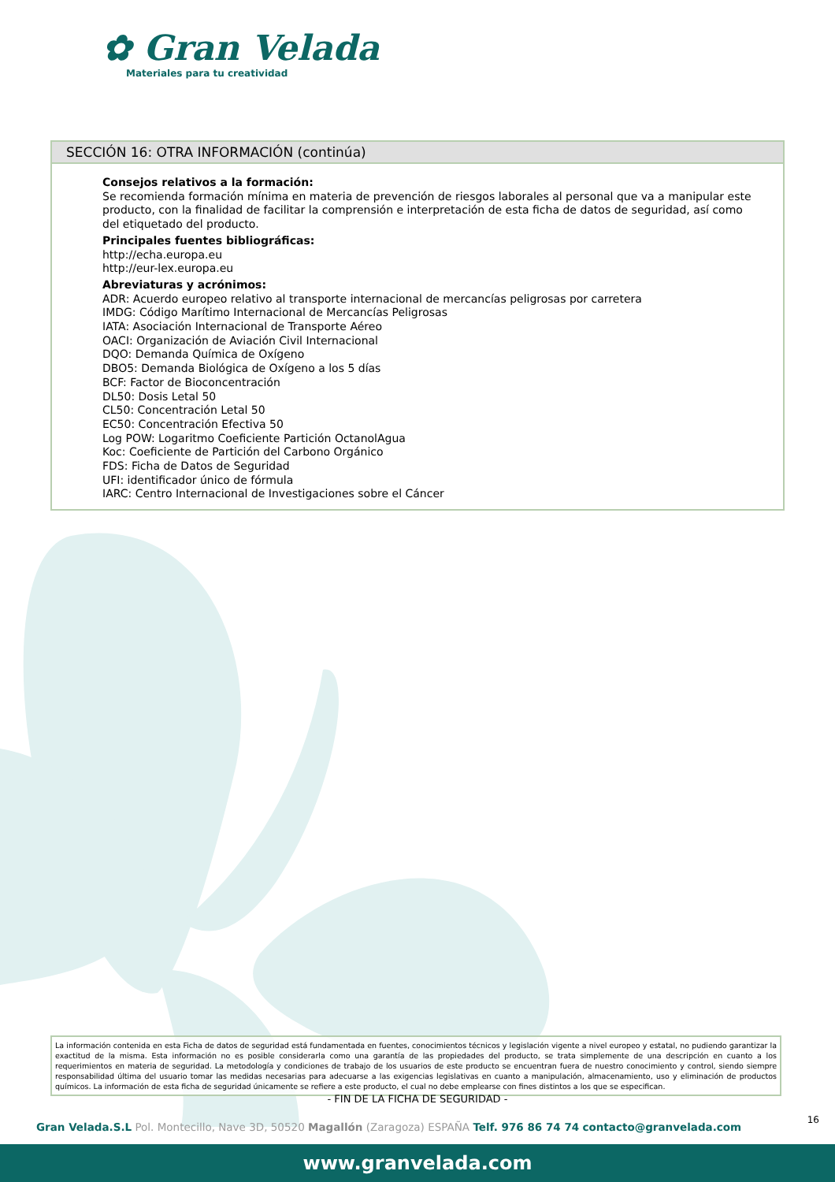✿ Gran Velada
Materiales para tu creatividad
SECCIÓN 16: OTRA INFORMACIÓN (continúa)
Consejos relativos a la formación:
Se recomienda formación mínima en materia de prevención de riesgos laborales al personal que va a manipular este producto, con la finalidad de facilitar la comprensión e interpretación de esta ficha de datos de seguridad, así como del etiquetado del producto.
Principales fuentes bibliográficas:
http://echa.europa.eu
http://eur-lex.europa.eu
Abreviaturas y acrónimos:
ADR: Acuerdo europeo relativo al transporte internacional de mercancías peligrosas por carretera
IMDG: Código Marítimo Internacional de Mercancías Peligrosas
IATA: Asociación Internacional de Transporte Aéreo
OACI: Organización de Aviación Civil Internacional
DQO: Demanda Química de Oxígeno
DBO5: Demanda Biológica de Oxígeno a los 5 días
BCF: Factor de Bioconcentración
DL50: Dosis Letal 50
CL50: Concentración Letal 50
EC50: Concentración Efectiva 50
Log POW: Logaritmo Coeficiente Partición OctanolAgua
Koc: Coeficiente de Partición del Carbono Orgánico
FDS: Ficha de Datos de Seguridad
UFI: identificador único de fórmula
IARC: Centro Internacional de Investigaciones sobre el Cáncer
La información contenida en esta Ficha de datos de seguridad está fundamentada en fuentes, conocimientos técnicos y legislación vigente a nivel europeo y estatal, no pudiendo garantizar la exactitud de la misma. Esta información no es posible considerarla como una garantía de las propiedades del producto, se trata simplemente de una descripción en cuanto a los requerimientos en materia de seguridad. La metodología y condiciones de trabajo de los usuarios de este producto se encuentran fuera de nuestro conocimiento y control, siendo siempre responsabilidad última del usuario tomar las medidas necesarias para adecuarse a las exigencias legislativas en cuanto a manipulación, almacenamiento, uso y eliminación de productos químicos. La información de esta ficha de seguridad únicamente se refiere a este producto, el cual no debe emplearse con fines distintos a los que se especifican.
- FIN DE LA FICHA DE SEGURIDAD -
16
Gran Velada.S.L Pol. Montecillo, Nave 3D, 50520 Magallón (Zaragoza) ESPAÑA Telf. 976 86 74 74 contacto@granvelada.com
www.granvelada.com